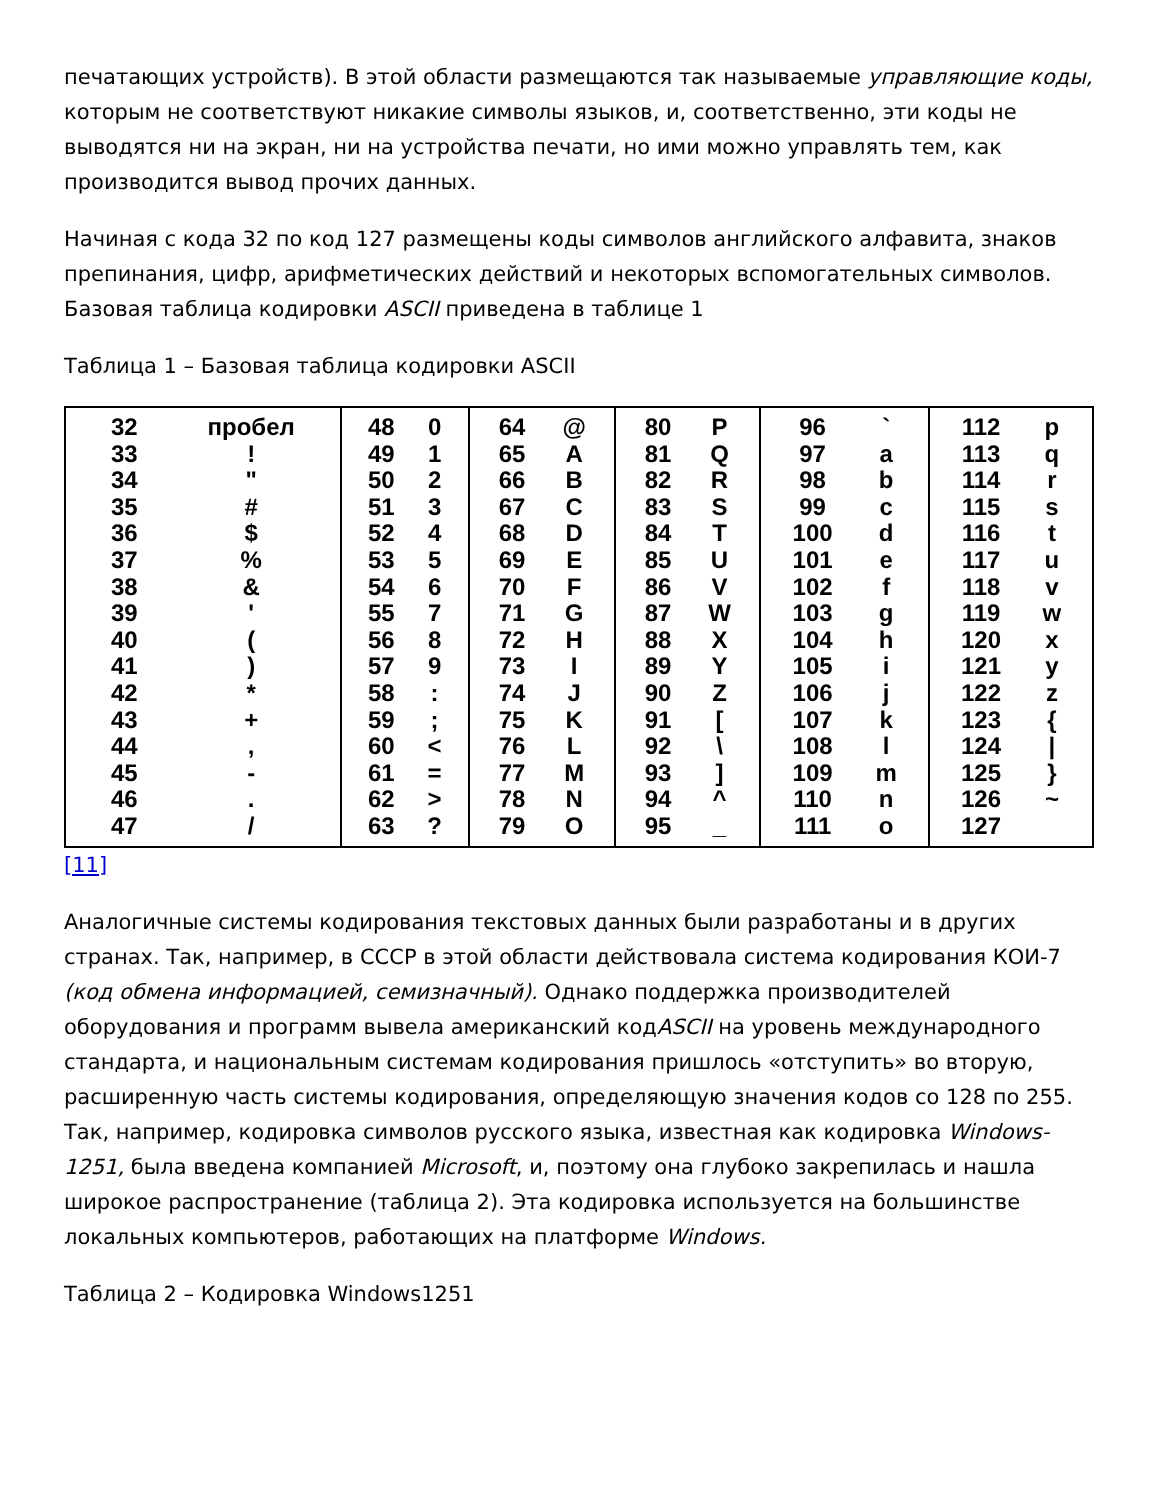печатающих устройств). В этой области размещаются так называемые управляющие коды, которым не соответствуют никакие символы языков, и, соответственно, эти коды не выводятся ни на экран, ни на устройства печати, но ими можно управлять тем, как производится вывод прочих данных.
Начиная с кода 32 по код 127 размещены коды символов английского алфавита, знаков препинания, цифр, арифметических действий и некоторых вспомогательных символов. Базовая таблица кодировки ASCII приведена в таблице 1
Таблица 1 – Базовая таблица кодировки ASCII
| 32 33 34 35 36 37 38 39 40 41 42 43 44 45 46 47 пробел ! " # $ % & ' ( ) * + , - . / | 48 49 50 51 52 53 54 55 56 57 58 59 60 61 62 63 0 1 2 3 4 5 6 7 8 9 : ; < = > ? | 64 65 66 67 68 69 70 71 72 73 74 75 76 77 78 79 @ A B C D E F G H I J K L M N O | 80 81 82 83 84 85 86 87 88 89 90 91 92 93 94 95 P Q R S T U V W X Y Z [ \ ] ^ _ | 96 97 98 99 100 101 102 103 104 105 106 107 108 109 110 111 ` a b c d e f g h i j k l m n o | 112 113 114 115 116 117 118 119 120 121 122 123 124 125 126 127 p q r s t u v w x y z { / } ~ |
[11]
Аналогичные системы кодирования текстовых данных были разработаны и в других странах. Так, например, в СССР в этой области действовала система кодирования КОИ-7 (код обмена информацией, семизначный). Однако поддержка производителей оборудования и программ вывела американский кодASCII на уровень международного стандарта, и национальным системам кодирования пришлось «отступить» во вторую, расширенную часть системы кодирования, определяющую значения кодов со 128 по 255. Так, например, кодировка символов русского языка, известная как кодировка Windows-1251, была введена компанией Microsoft, и, поэтому она глубоко закрепилась и нашла широкое распространение (таблица 2). Эта кодировка используется на большинстве локальных компьютеров, работающих на платформе Windows.
Таблица 2 – Кодировка Windows1251